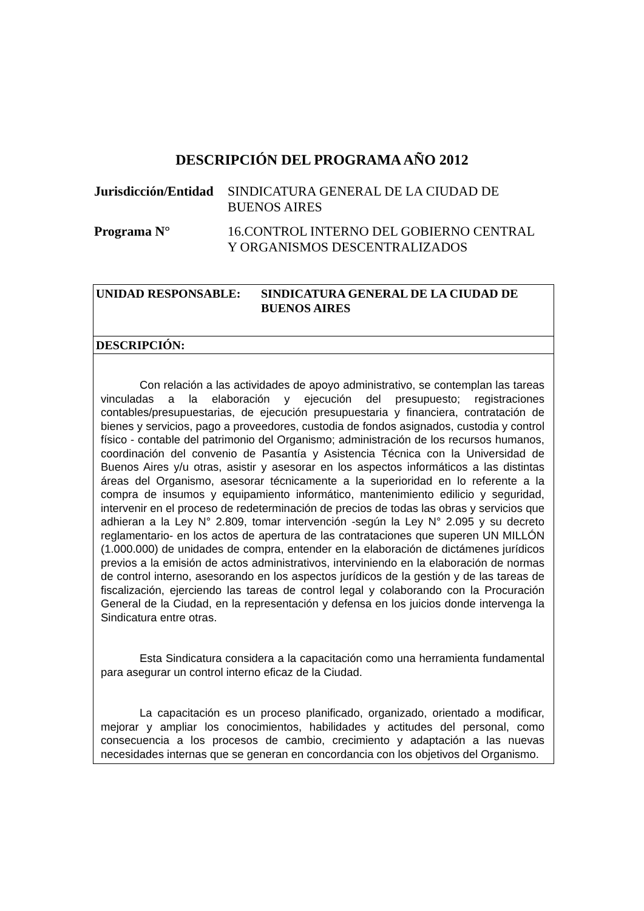DESCRIPCIÓN DEL PROGRAMA AÑO 2012
| Jurisdicción/Entidad | SINDICATURA GENERAL DE LA CIUDAD DE BUENOS AIRES |
| Programa N° | 16.CONTROL INTERNO DEL GOBIERNO CENTRAL Y ORGANISMOS DESCENTRALIZADOS |
| UNIDAD RESPONSABLE: SINDICATURA GENERAL DE LA CIUDAD DE BUENOS AIRES |
| DESCRIPCIÓN: |
| Con relación a las actividades de apoyo administrativo, se contemplan las tareas vinculadas a la elaboración y ejecución del presupuesto; registraciones contables/presupuestarias, de ejecución presupuestaria y financiera, contratación de bienes y servicios, pago a proveedores, custodia de fondos asignados, custodia y control físico - contable del patrimonio del Organismo; administración de los recursos humanos, coordinación del convenio de Pasantía y Asistencia Técnica con la Universidad de Buenos Aires y/u otras, asistir y asesorar en los aspectos informáticos a las distintas áreas del Organismo, asesorar técnicamente a la superioridad en lo referente a la compra de insumos y equipamiento informático, mantenimiento edilicio y seguridad, intervenir en el proceso de redeterminación de precios de todas las obras y servicios que adhieran a la Ley N° 2.809, tomar intervención -según la Ley N° 2.095 y su decreto reglamentario- en los actos de apertura de las contrataciones que superen UN MILLÓN (1.000.000) de unidades de compra, entender en la elaboración de dictámenes jurídicos previos a la emisión de actos administrativos, interviniendo en la elaboración de normas de control interno, asesorando en los aspectos jurídicos de la gestión y de las tareas de fiscalización, ejerciendo las tareas de control legal y colaborando con la Procuración General de la Ciudad, en la representación y defensa en los juicios donde intervenga la Sindicatura entre otras. Esta Sindicatura considera a la capacitación como una herramienta fundamental para asegurar un control interno eficaz de la Ciudad. La capacitación es un proceso planificado, organizado, orientado a modificar, mejorar y ampliar los conocimientos, habilidades y actitudes del personal, como consecuencia a los procesos de cambio, crecimiento y adaptación a las nuevas necesidades internas que se generan en concordancia con los objetivos del Organismo. |